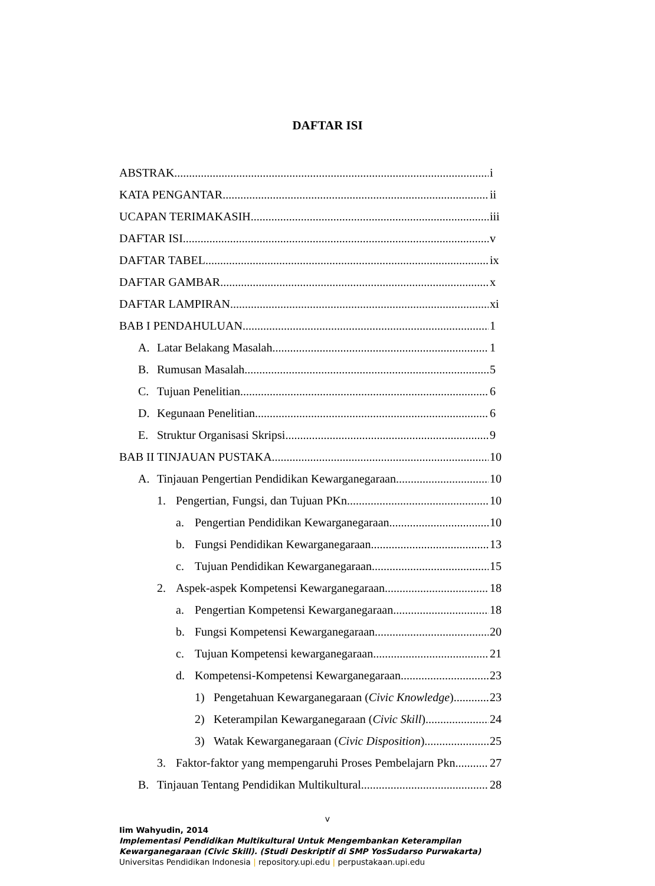DAFTAR ISI
ABSTRAK i
KATA PENGANTAR ii
UCAPAN TERIMAKASIH iii
DAFTAR ISI v
DAFTAR TABEL ix
DAFTAR GAMBAR x
DAFTAR LAMPIRAN xi
BAB I PENDAHULUAN 1
A. Latar Belakang Masalah 1
B. Rumusan Masalah 5
C. Tujuan Penelitian 6
D. Kegunaan Penelitian 6
E. Struktur Organisasi Skripsi 9
BAB II TINJAUAN PUSTAKA 10
A. Tinjauan Pengertian Pendidikan Kewarganegaraan 10
1. Pengertian, Fungsi, dan Tujuan PKn 10
a. Pengertian Pendidikan Kewarganegaraan 10
b. Fungsi Pendidikan Kewarganegaraan 13
c. Tujuan Pendidikan Kewarganegaraan 15
2. Aspek-aspek Kompetensi Kewarganegaraan 18
a. Pengertian Kompetensi Kewarganegaraan 18
b. Fungsi Kompetensi Kewarganegaraan 20
c. Tujuan Kompetensi kewarganegaraan 21
d. Kompetensi-Kompetensi Kewarganegaraan 23
1) Pengetahuan Kewarganegaraan (Civic Knowledge) 23
2) Keterampilan Kewarganegaraan (Civic Skill) 24
3) Watak Kewarganegaraan (Civic Disposition) 25
3. Faktor-faktor yang mempengaruhi Proses Pembelajarn Pkn 27
B. Tinjauan Tentang Pendidikan Multikultural 28
v
Iim Wahyudin, 2014
Implementasi Pendidikan Multikultural Untuk Mengembankan Keterampilan
Kewarganegaraan (Civic Skill). (Studi Deskriptif di SMP YosSudarso Purwakarta)
Universitas Pendidikan Indonesia | repository.upi.edu | perpustakaan.upi.edu